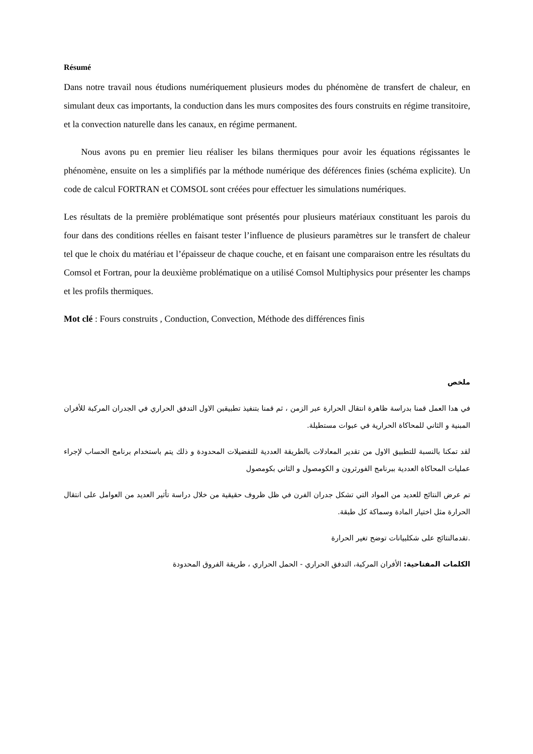Résumé
Dans notre travail nous étudions numériquement plusieurs modes du phénomène de transfert de chaleur, en simulant deux cas importants, la conduction dans les murs composites des fours construits en régime transitoire, et la convection naturelle dans les canaux, en régime permanent.
Nous avons pu en premier lieu réaliser les bilans thermiques pour avoir les équations régissantes le phénomène, ensuite on les a simplifiés par la méthode numérique des déférences finies (schéma explicite). Un code de calcul FORTRAN et COMSOL sont créées pour effectuer les simulations numériques.
Les résultats de la première problématique sont présentés pour plusieurs matériaux constituant les parois du four dans des conditions réelles en faisant tester l’influence de plusieurs paramètres sur le transfert de chaleur tel que le choix du matériau et l’épaisseur de chaque couche, et en faisant une comparaison entre les résultats du Comsol et Fortran, pour la deuxième problématique on a utilisé Comsol Multiphysics pour présenter les champs et les profils thermiques.
Mot clé : Fours construits , Conduction, Convection, Méthode des différences finis
ملخص
في هدا العمل قمنا بدراسة ظاهرة انتقال الحرارة عبر الزمن ، ثم قمنا بتنفيذ تطبيقبن الاول التدفق الحراري في الجدران المركبة للأفران المبنية و الثاني للمحاكاة الحرارية في عبوات مستطيلة.
لقد تمكنا بالنسبة للتطبيق الاول من تقدير المعادلات بالطريقة العددية للتفضيلات المحدودة و ذلك يتم باستخدام برنامج الحساب لإجراء عمليات المحاكاة العددية ببرنامج الفورثرون و الكومصول و الثاني بكومصول
تم عرض النتائج للعديد من المواد التي تشكل جدران الفرن في ظل ظروف حقيقية من خلال دراسة تأثير العديد من العوامل على انتقال الحرارة مثل اختيار المادة وسماكة كل طبقة.
.تقدمالنتائج على شكلبيانات توضح تغير الحرارة
الكلمات المفتاحية: الأفران المركبة، التدفق الحراري - الحمل الحراري ، طريقة الفروق المحدودة